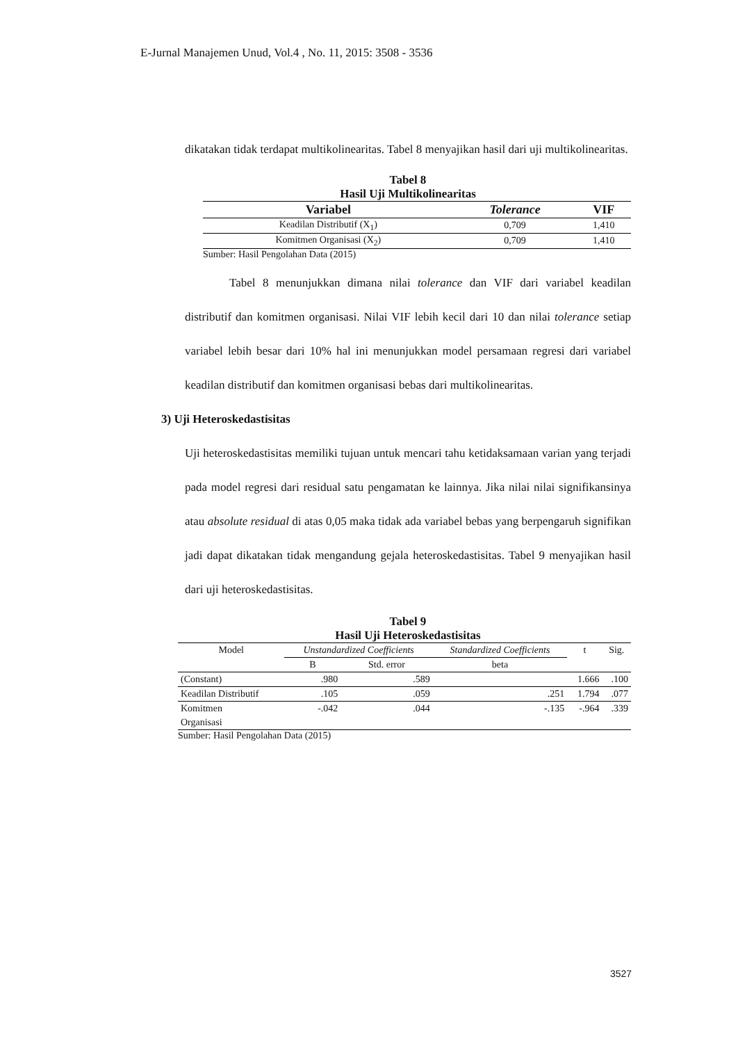E-Jurnal Manajemen Unud, Vol.4 , No. 11, 2015: 3508 - 3536
dikatakan tidak terdapat multikolinearitas. Tabel 8 menyajikan hasil dari uji multikolinearitas.
Tabel 8
Hasil Uji Multikolinearitas
| Variabel | Tolerance | VIF |
| --- | --- | --- |
| Keadilan Distributif (X<sub>1</sub>) | 0,709 | 1,410 |
| Komitmen Organisasi (X<sub>2</sub>) | 0,709 | 1,410 |
Sumber: Hasil Pengolahan Data (2015)
Tabel 8 menunjukkan dimana nilai tolerance dan VIF dari variabel keadilan distributif dan komitmen organisasi. Nilai VIF lebih kecil dari 10 dan nilai tolerance setiap variabel lebih besar dari 10% hal ini menunjukkan model persamaan regresi dari variabel keadilan distributif dan komitmen organisasi bebas dari multikolinearitas.
3) Uji Heteroskedastisitas
Uji heteroskedastisitas memiliki tujuan untuk mencari tahu ketidaksamaan varian yang terjadi pada model regresi dari residual satu pengamatan ke lainnya. Jika nilai nilai signifikansinya atau absolute residual di atas 0,05 maka tidak ada variabel bebas yang berpengaruh signifikan jadi dapat dikatakan tidak mengandung gejala heteroskedastisitas. Tabel 9 menyajikan hasil dari uji heteroskedastisitas.
Tabel 9
Hasil Uji Heteroskedastisitas
| Model | Unstandardized Coefficients | | Standardized Coefficients | t | Sig. |
| --- | --- | --- | --- | --- | --- |
| | B | Std. error | beta | | |
| (Constant) | .980 | .589 | | 1.666 | .100 |
| Keadilan Distributif | .105 | .059 | .251 | 1.794 | .077 |
| Komitmen Organisasi | -.042 | .044 | -.135 | -.964 | .339 |
Sumber: Hasil Pengolahan Data (2015)
3527